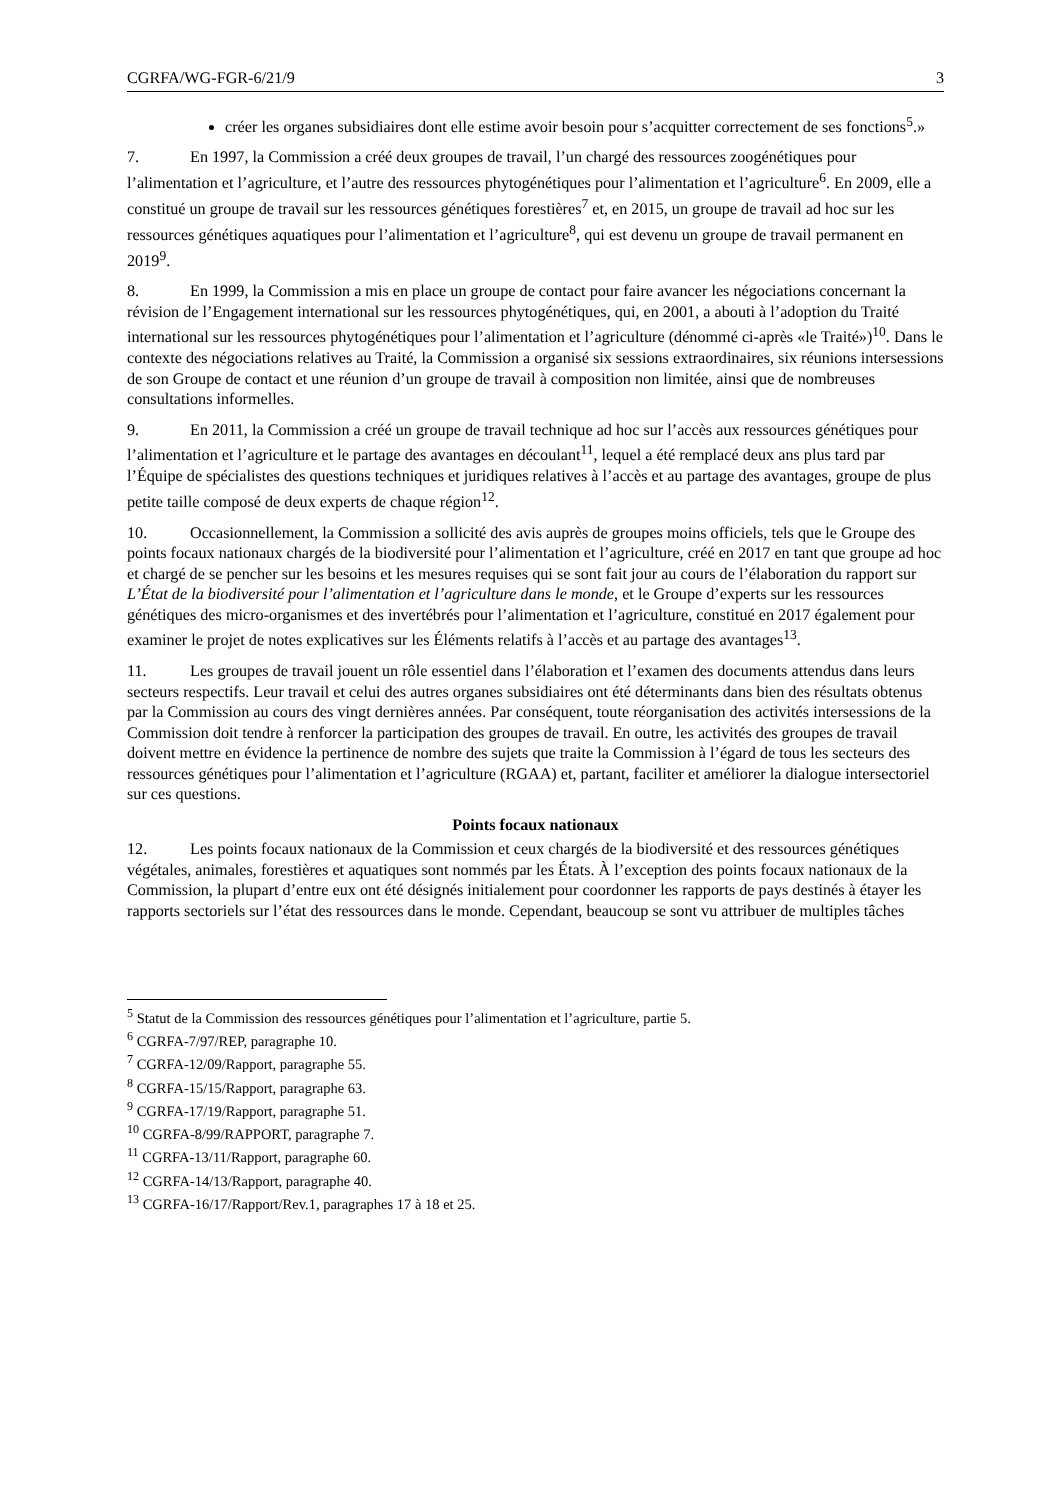CGRFA/WG-FGR-6/21/9 3
créer les organes subsidiaires dont elle estime avoir besoin pour s’acquitter correctement de ses fonctions<sup>5</sup>.»
7. En 1997, la Commission a créé deux groupes de travail, l’un chargé des ressources zoogénétiques pour l’alimentation et l’agriculture, et l’autre des ressources phytogénétiques pour l’alimentation et l’agriculture<sup>6</sup>. En 2009, elle a constitué un groupe de travail sur les ressources génétiques forestières<sup>7</sup> et, en 2015, un groupe de travail ad hoc sur les ressources génétiques aquatiques pour l’alimentation et l’agriculture<sup>8</sup>, qui est devenu un groupe de travail permanent en 2019<sup>9</sup>.
8. En 1999, la Commission a mis en place un groupe de contact pour faire avancer les négociations concernant la révision de l’Engagement international sur les ressources phytogénétiques, qui, en 2001, a abouti à l’adoption du Traité international sur les ressources phytogénétiques pour l’alimentation et l’agriculture (dénommé ci-après «le Traité»)<sup>10</sup>. Dans le contexte des négociations relatives au Traité, la Commission a organisé six sessions extraordinaires, six réunions intersessions de son Groupe de contact et une réunion d’un groupe de travail à composition non limitée, ainsi que de nombreuses consultations informelles.
9. En 2011, la Commission a créé un groupe de travail technique ad hoc sur l’accès aux ressources génétiques pour l’alimentation et l’agriculture et le partage des avantages en découlant<sup>11</sup>, lequel a été remplacé deux ans plus tard par l’Équipe de spécialistes des questions techniques et juridiques relatives à l’accès et au partage des avantages, groupe de plus petite taille composé de deux experts de chaque région<sup>12</sup>.
10. Occasionnellement, la Commission a sollicité des avis auprès de groupes moins officiels, tels que le Groupe des points focaux nationaux chargés de la biodiversité pour l’alimentation et l’agriculture, créé en 2017 en tant que groupe ad hoc et chargé de se pencher sur les besoins et les mesures requises qui se sont fait jour au cours de l’élaboration du rapport sur L’État de la biodiversité pour l’alimentation et l’agriculture dans le monde, et le Groupe d’experts sur les ressources génétiques des micro-organismes et des invertébrés pour l’alimentation et l’agriculture, constitué en 2017 également pour examiner le projet de notes explicatives sur les Éléments relatifs à l’accès et au partage des avantages<sup>13</sup>.
11. Les groupes de travail jouent un rôle essentiel dans l’élaboration et l’examen des documents attendus dans leurs secteurs respectifs. Leur travail et celui des autres organes subsidiaires ont été déterminants dans bien des résultats obtenus par la Commission au cours des vingt dernières années. Par conséquent, toute réorganisation des activités intersessions de la Commission doit tendre à renforcer la participation des groupes de travail. En outre, les activités des groupes de travail doivent mettre en évidence la pertinence de nombre des sujets que traite la Commission à l’égard de tous les secteurs des ressources génétiques pour l’alimentation et l’agriculture (RGAA) et, partant, faciliter et améliorer la dialogue intersectoriel sur ces questions.
Points focaux nationaux
12. Les points focaux nationaux de la Commission et ceux chargés de la biodiversité et des ressources génétiques végétales, animales, forestières et aquatiques sont nommés par les États. À l’exception des points focaux nationaux de la Commission, la plupart d’entre eux ont été désignés initialement pour coordonner les rapports de pays destinés à étayer les rapports sectoriels sur l’état des ressources dans le monde. Cependant, beaucoup se sont vu attribuer de multiples tâches
<sup>5</sup> Statut de la Commission des ressources génétiques pour l’alimentation et l’agriculture, partie 5.
<sup>6</sup> CGRFA-7/97/REP, paragraphe 10.
<sup>7</sup> CGRFA-12/09/Rapport, paragraphe 55.
<sup>8</sup> CGRFA-15/15/Rapport, paragraphe 63.
<sup>9</sup> CGRFA-17/19/Rapport, paragraphe 51.
<sup>10</sup> CGRFA-8/99/RAPPORT, paragraphe 7.
<sup>11</sup> CGRFA-13/11/Rapport, paragraphe 60.
<sup>12</sup> CGRFA-14/13/Rapport, paragraphe 40.
<sup>13</sup> CGRFA-16/17/Rapport/Rev.1, paragraphes 17 à 18 et 25.